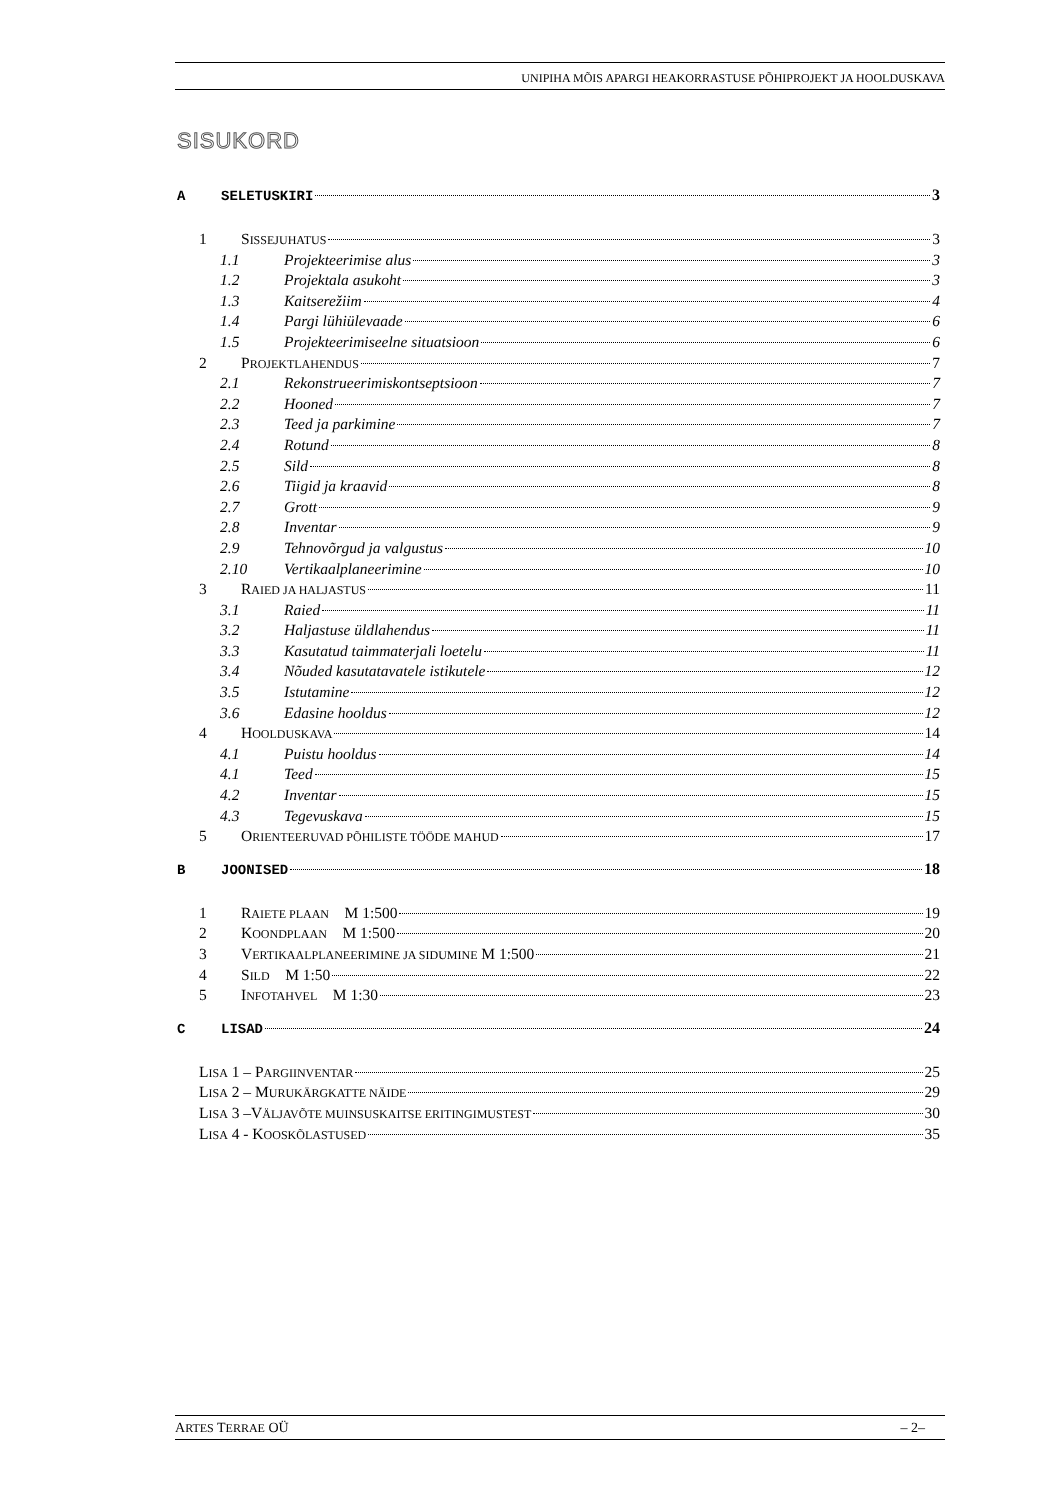UNIPIHA MÕIS APARGI HEAKORRASTUSE PÕHIPROJEKT JA HOOLDUSKAVA
SISUKORD
A SELETUSKIRI 3
1 SISSEJUHATUS 3
1.1 Projekteerimise alus 3
1.2 Projektala asukoht 3
1.3 Kaitserežiim 4
1.4 Pargi lühiülevaade 6
1.5 Projekteerimiseelne situatsioon 6
2 PROJEKTLAHENDUS 7
2.1 Rekonstrueerimiskontseptsioon 7
2.2 Hooned 7
2.3 Teed ja parkimine 7
2.4 Rotund 8
2.5 Sild 8
2.6 Tiigid ja kraavid 8
2.7 Grott 9
2.8 Inventar 9
2.9 Tehnovõrgud ja valgustus 10
2.10 Vertikaalplaneerimine 10
3 RAIED JA HALJASTUS 11
3.1 Raied 11
3.2 Haljastuse üldlahendus 11
3.3 Kasutatud taimmaterjali loetelu 11
3.4 Nõuded kasutatavatele istikutele 12
3.5 Istutamine 12
3.6 Edasine hooldus 12
4 HOOLDUSKAVA 14
4.1 Puistu hooldus 14
4.1 Teed 15
4.2 Inventar 15
4.3 Tegevuskava 15
5 ORIENTEERUVAD PÕHILISTE TÖÖDE MAHUD 17
B JOONISED 18
1 RAIETE PLAAN M 1:500 19
2 KOONDPLAAN M 1:500 20
3 VERTIKAALPLANEERIMINE JA SIDUMINE M 1:500 21
4 SILD M 1:50 22
5 INFOTAHVEL M 1:30 23
C LISAD 24
LISA 1 – PARGIINVENTAR 25
LISA 2 – MURUKÄRGKATTE NÄIDE 29
LISA 3 –VÄLJAVÕTE MUINSUSKAITSE ERITINGIMUSTEST 30
LISA 4 - KOOSKÕLASTUSED 35
ARTES TERRAE OÜ – 2–